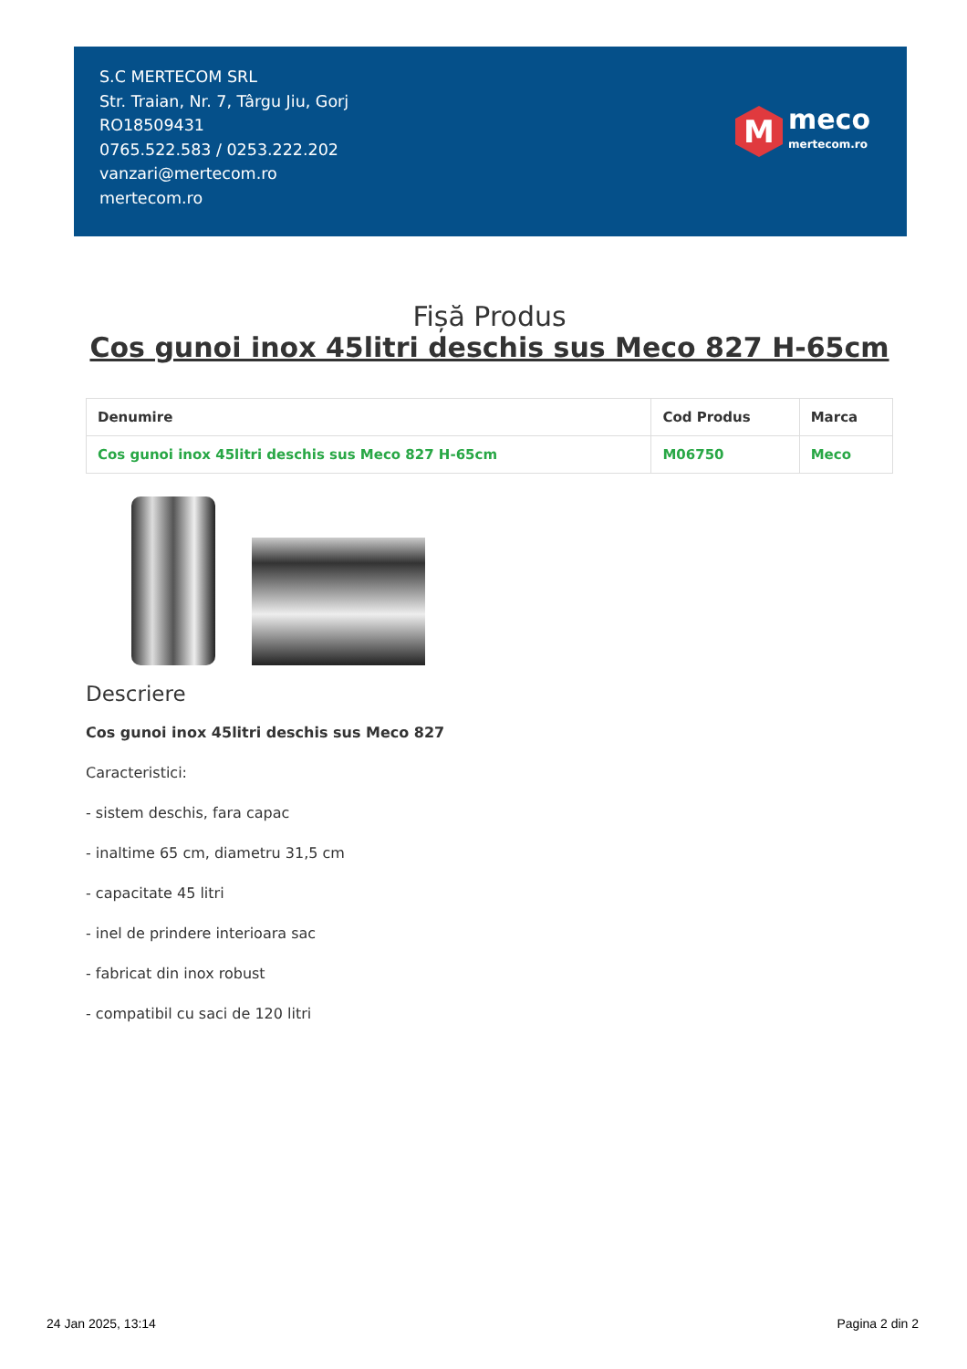S.C MERTECOM SRL
Str. Traian, Nr. 7, Târgu Jiu, Gorj
RO18509431
0765.522.583 / 0253.222.202
vanzari@mertecom.ro
mertecom.ro
M
meco
mertecom.ro
Fișă Produs
Cos gunoi inox 45litri deschis sus Meco 827 H-65cm
| Denumire | Cod Produs | Marca |
| --- | --- | --- |
| Cos gunoi inox 45litri deschis sus Meco 827 H-65cm | M06750 | Meco |
Descriere
Cos gunoi inox 45litri deschis sus Meco 827
Caracteristici:
- sistem deschis, fara capac
- inaltime 65 cm, diametru 31,5 cm
- capacitate 45 litri
- inel de prindere interioara sac
- fabricat din inox robust
- compatibil cu saci de 120 litri
24 Jan 2025, 13:14 Pagina 2 din 2